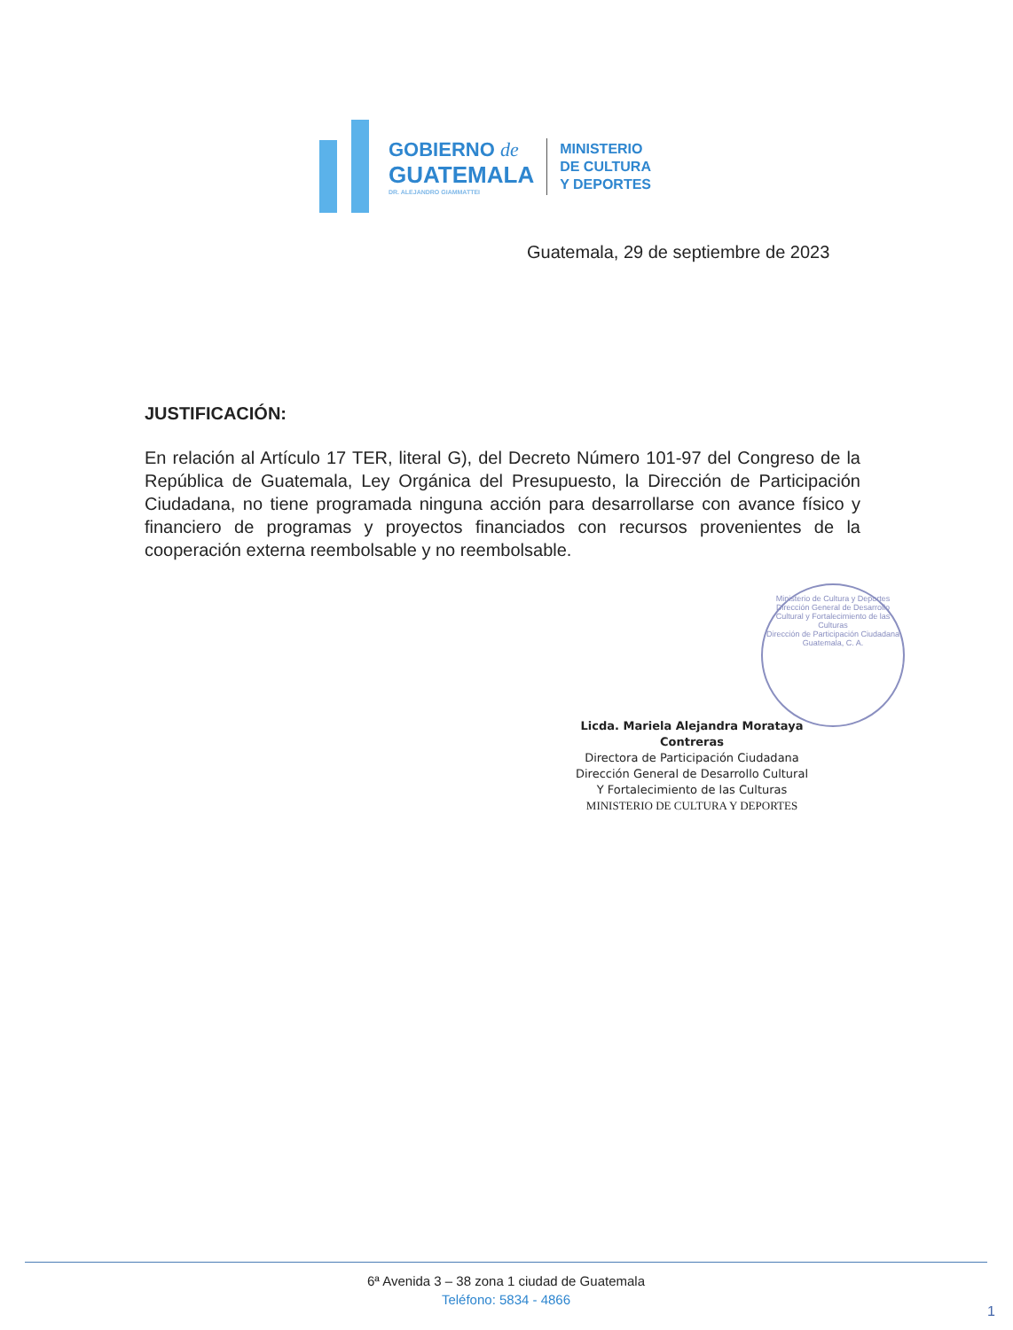GOBIERNO de
GUATEMALA
DR. ALEJANDRO GIAMMATTEI
MINISTERIO
DE CULTURA
Y DEPORTES
Guatemala, 29 de septiembre de 2023
JUSTIFICACIÓN:
En relación al Artículo 17 TER, literal G), del Decreto Número 101-97 del Congreso de la República de Guatemala, Ley Orgánica del Presupuesto, la Dirección de Participación Ciudadana, no tiene programada ninguna acción para desarrollarse con avance físico y financiero de programas y proyectos financiados con recursos provenientes de la cooperación externa reembolsable y no reembolsable.
Ministerio de Cultura y Deportes
Dirección General de Desarrollo Cultural y Fortalecimiento de las Culturas
Dirección de Participación Ciudadana
Guatemala, C. A.
Licda. Mariela Alejandra Morataya Contreras
Directora de Participación Ciudadana
Dirección General de Desarrollo Cultural
Y Fortalecimiento de las Culturas
MINISTERIO DE CULTURA Y DEPORTES
6ª Avenida 3 – 38 zona 1 ciudad de Guatemala
Teléfono: 5834 - 4866
1